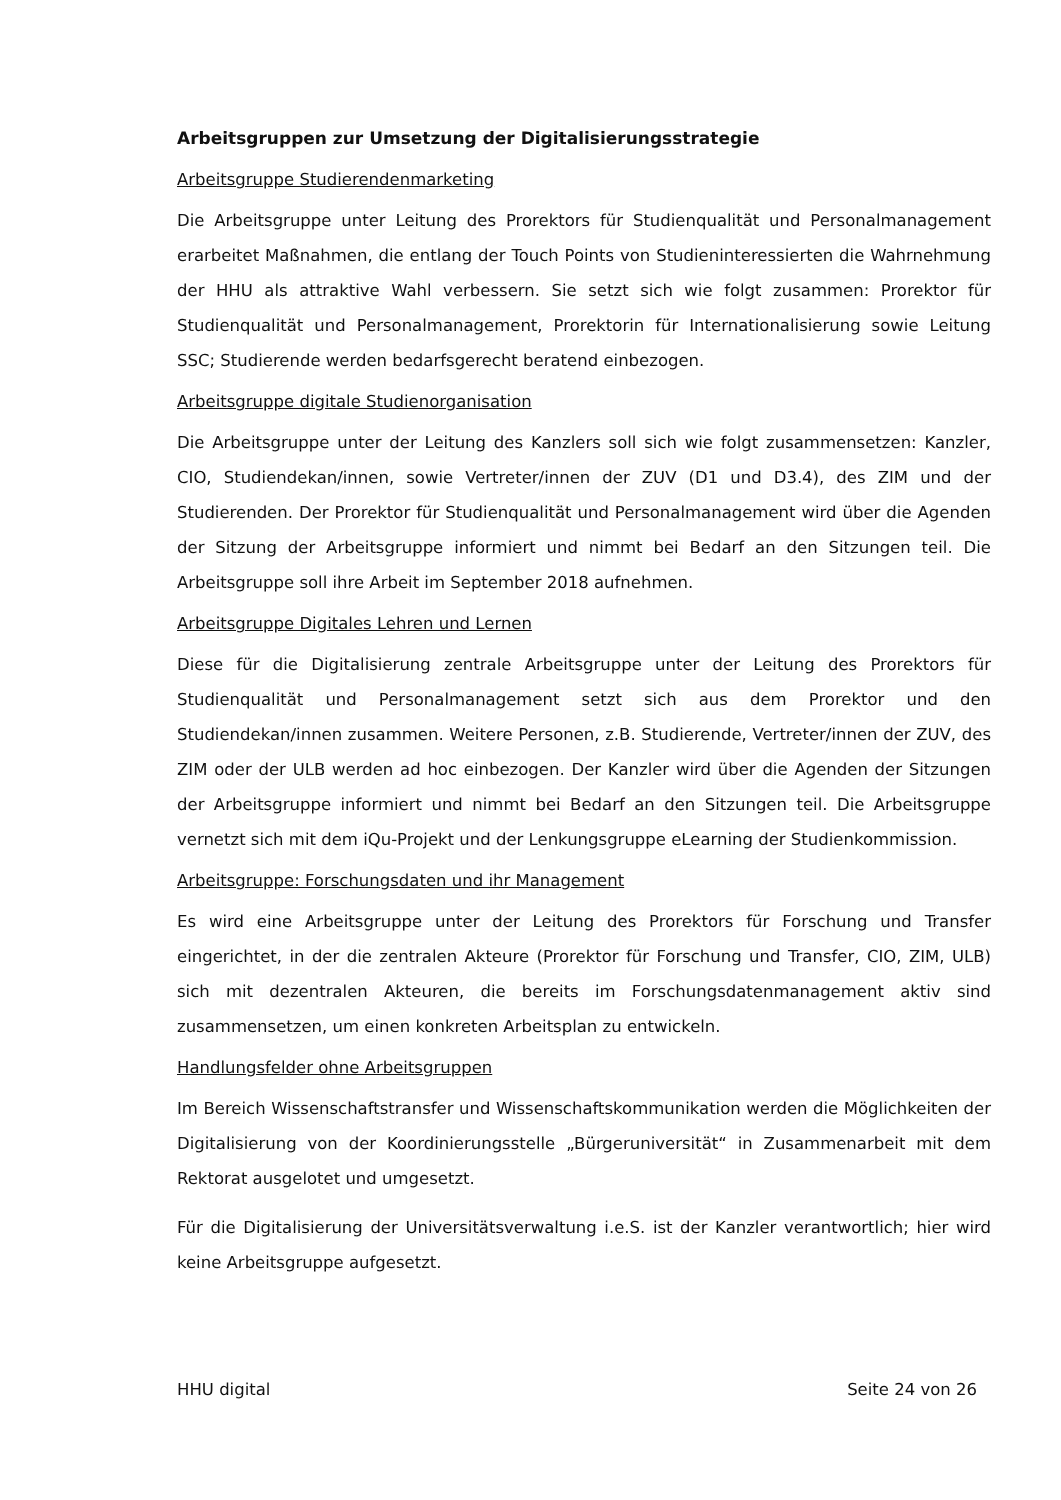Arbeitsgruppen zur Umsetzung der Digitalisierungsstrategie
Arbeitsgruppe Studierendenmarketing
Die Arbeitsgruppe unter Leitung des Prorektors für Studienqualität und Personalmanagement erarbeitet Maßnahmen, die entlang der Touch Points von Studieninteressierten die Wahrnehmung der HHU als attraktive Wahl verbessern. Sie setzt sich wie folgt zusammen: Prorektor für Studienqualität und Personalmanagement, Prorektorin für Internationalisierung sowie Leitung SSC; Studierende werden bedarfsgerecht beratend einbezogen.
Arbeitsgruppe digitale Studienorganisation
Die Arbeitsgruppe unter der Leitung des Kanzlers soll sich wie folgt zusammensetzen: Kanzler, CIO, Studiendekan/innen, sowie Vertreter/innen der ZUV (D1 und D3.4), des ZIM und der Studierenden. Der Prorektor für Studienqualität und Personalmanagement wird über die Agenden der Sitzung der Arbeitsgruppe informiert und nimmt bei Bedarf an den Sitzungen teil. Die Arbeitsgruppe soll ihre Arbeit im September 2018 aufnehmen.
Arbeitsgruppe Digitales Lehren und Lernen
Diese für die Digitalisierung zentrale Arbeitsgruppe unter der Leitung des Prorektors für Studienqualität und Personalmanagement setzt sich aus dem Prorektor und den Studiendekan/innen zusammen. Weitere Personen, z.B. Studierende, Vertreter/innen der ZUV, des ZIM oder der ULB werden ad hoc einbezogen. Der Kanzler wird über die Agenden der Sitzungen der Arbeitsgruppe informiert und nimmt bei Bedarf an den Sitzungen teil. Die Arbeitsgruppe vernetzt sich mit dem iQu-Projekt und der Lenkungsgruppe eLearning der Studienkommission.
Arbeitsgruppe: Forschungsdaten und ihr Management
Es wird eine Arbeitsgruppe unter der Leitung des Prorektors für Forschung und Transfer eingerichtet, in der die zentralen Akteure (Prorektor für Forschung und Transfer, CIO, ZIM, ULB) sich mit dezentralen Akteuren, die bereits im Forschungsdatenmanagement aktiv sind zusammensetzen, um einen konkreten Arbeitsplan zu entwickeln.
Handlungsfelder ohne Arbeitsgruppen
Im Bereich Wissenschaftstransfer und Wissenschaftskommunikation werden die Möglichkeiten der Digitalisierung von der Koordinierungsstelle „Bürgeruniversität“ in Zusammenarbeit mit dem Rektorat ausgelotet und umgesetzt.
Für die Digitalisierung der Universitätsverwaltung i.e.S. ist der Kanzler verantwortlich; hier wird keine Arbeitsgruppe aufgesetzt.
HHU digital Seite 24 von 26